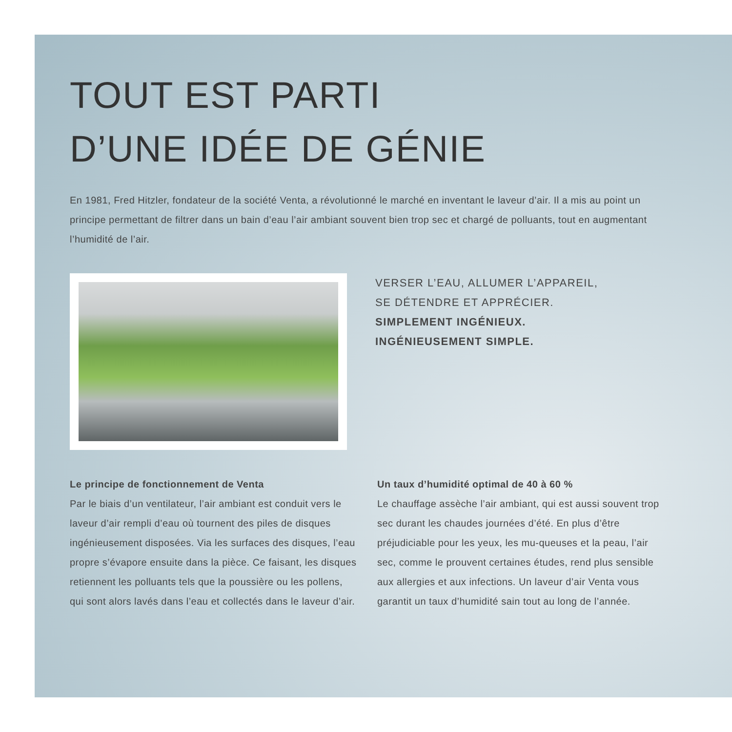TOUT EST PARTI
D’UNE IDÉE DE GÉNIE
En 1981, Fred Hitzler, fondateur de la société Venta, a révolutionné le marché en inventant le laveur d’air. Il a mis au point un principe permettant de filtrer dans un bain d’eau l’air ambiant souvent bien trop sec et chargé de polluants, tout en augmentant l’humidité de l’air.
VERSER L’EAU, ALLUMER L’APPAREIL,
SE DÉTENDRE ET APPRÉCIER.
SIMPLEMENT INGÉNIEUX.
INGÉNIEUSEMENT SIMPLE.
Le principe de fonctionnement de Venta
Par le biais d’un ventilateur, l’air ambiant est conduit vers le laveur d’air rempli d’eau où tournent des piles de disques ingénieusement disposées. Via les surfaces des disques, l’eau propre s’évapore ensuite dans la pièce. Ce faisant, les disques retiennent les polluants tels que la poussière ou les pollens, qui sont alors lavés dans l’eau et collectés dans le laveur d’air.
Un taux d’humidité optimal de 40 à 60 %
Le chauffage assèche l’air ambiant, qui est aussi souvent trop sec durant les chaudes journées d’été. En plus d’être préjudiciable pour les yeux, les mu-queuses et la peau, l’air sec, comme le prouvent certaines études, rend plus sensible aux allergies et aux infections. Un laveur d’air Venta vous garantit un taux d’humidité sain tout au long de l’année.